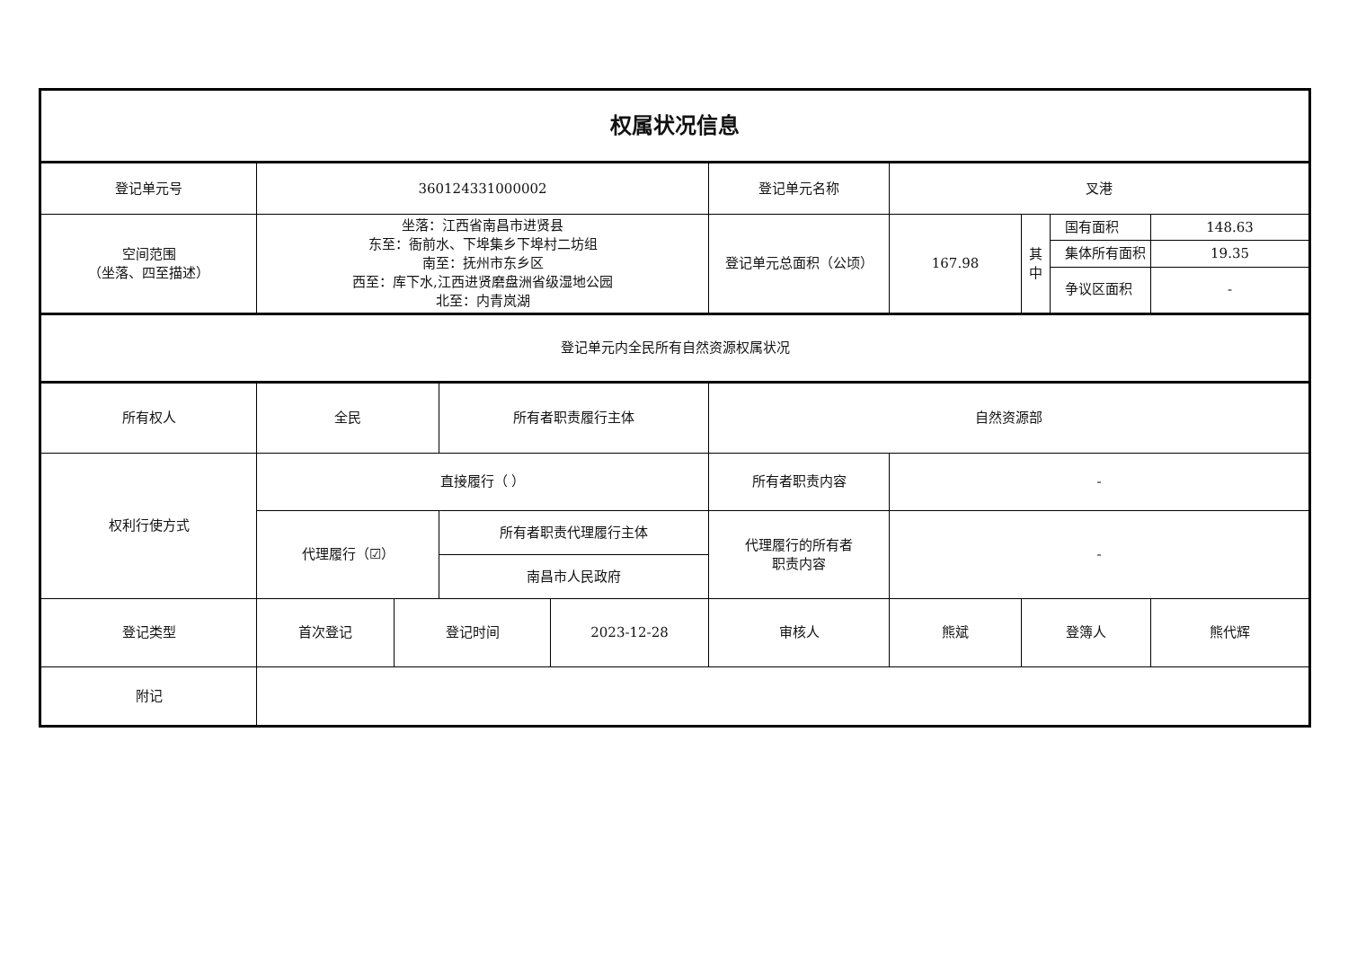| 权属状况信息 | | | | | | | | | |
| 登记单元号 | 360124331000002 | | | | 登记单元名称 | 叉港 | | | |
| 空间范围 （坐落、四至描述） | 坐落：江西省南昌市进贤县 东至：衙前水、下埠集乡下埠村二坊组 南至：抚州市东乡区 西至：库下水,江西进贤磨盘洲省级湿地公园 北至：内青岚湖 | | | | 登记单元总面积（公顷） | 167.98 | 其 中 | 国有面积 | 148.63 |
| | | | | | | | | 集体所有面积 | 19.35 |
| | | | | | | | | 争议区面积 | - |
| 登记单元内全民所有自然资源权属状况 | | | | | | | | | |
| 所有权人 | 全民 | | 所有者职责履行主体 | | 自然资源部 | | | | |
| 权利行使方式 | 直接履行（ ） | | | | 所有者职责内容 | - | | | |
| | 代理履行（☑） | | 所有者职责代理履行主体 | | 代理履行的所有者 职责内容 | - | | | |
| | | | 南昌市人民政府 | | | | | | |
| 登记类型 | 首次登记 | 登记时间 | | 2023-12-28 | 审核人 | 熊斌 | 登簿人 | | 熊代辉 |
| 附记 | | | | | | | | | |